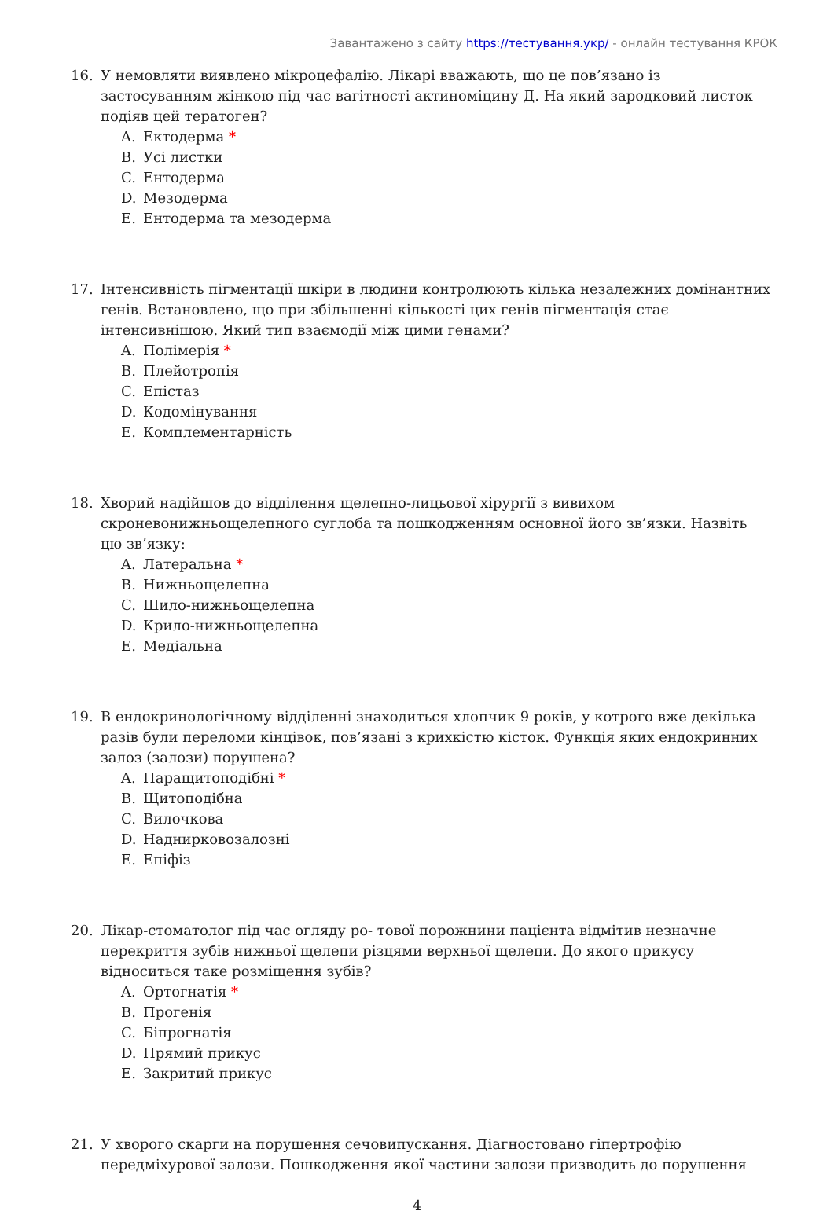Завантажено з сайту https://тестування.укр/ - онлайн тестування КРОК
16. У немовляти виявлено мікроцефалію. Лікарі вважають, що це пов’язано із застосуванням жінкою під час вагітності актиноміцину Д. На який зародковий листок подіяв цей тератоген?
A. Ектодерма *
B. Усі листки
C. Ентодерма
D. Мезодерма
E. Ентодерма та мезодерма
17. Інтенсивність пігментації шкіри в людини контролюють кілька незалежних домінантних генів. Встановлено, що при збільшенні кількості цих генів пігментація стає інтенсивнішою. Який тип взаємодії між цими генами?
A. Полімерія *
B. Плейотропія
C. Епістаз
D. Кодомінування
E. Комплементарність
18. Хворий надійшов до відділення щелепно-лицьової хірургії з вивихом скроневонижньощелепного суглоба та пошкодженням основної його зв’язки. Назвіть цю зв’язку:
A. Латеральна *
B. Нижньощелепна
C. Шило-нижньощелепна
D. Крило-нижньощелепна
E. Медіальна
19. В ендокринологічному відділенні знаходиться хлопчик 9 років, у котрого вже декілька разів були переломи кінцівок, пов’язані з крихкістю кісток. Функція яких ендокринних залоз (залози) порушена?
A. Паращитоподібні *
B. Щитоподібна
C. Вилочкова
D. Наднирковозалозні
E. Епіфіз
20. Лікар-стоматолог під час огляду ро- тової порожнини пацієнта відмітив незначне перекриття зубів нижньої щелепи різцями верхньої щелепи. До якого прикусу відноситься таке розміщення зубів?
A. Ортогнатія *
B. Прогенія
C. Біпрогнатія
D. Прямий прикус
E. Закритий прикус
21. У хворого скарги на порушення сечовипускання. Діагностовано гіпертрофію передміхурової залози. Пошкодження якої частини залози призводить до порушення
4